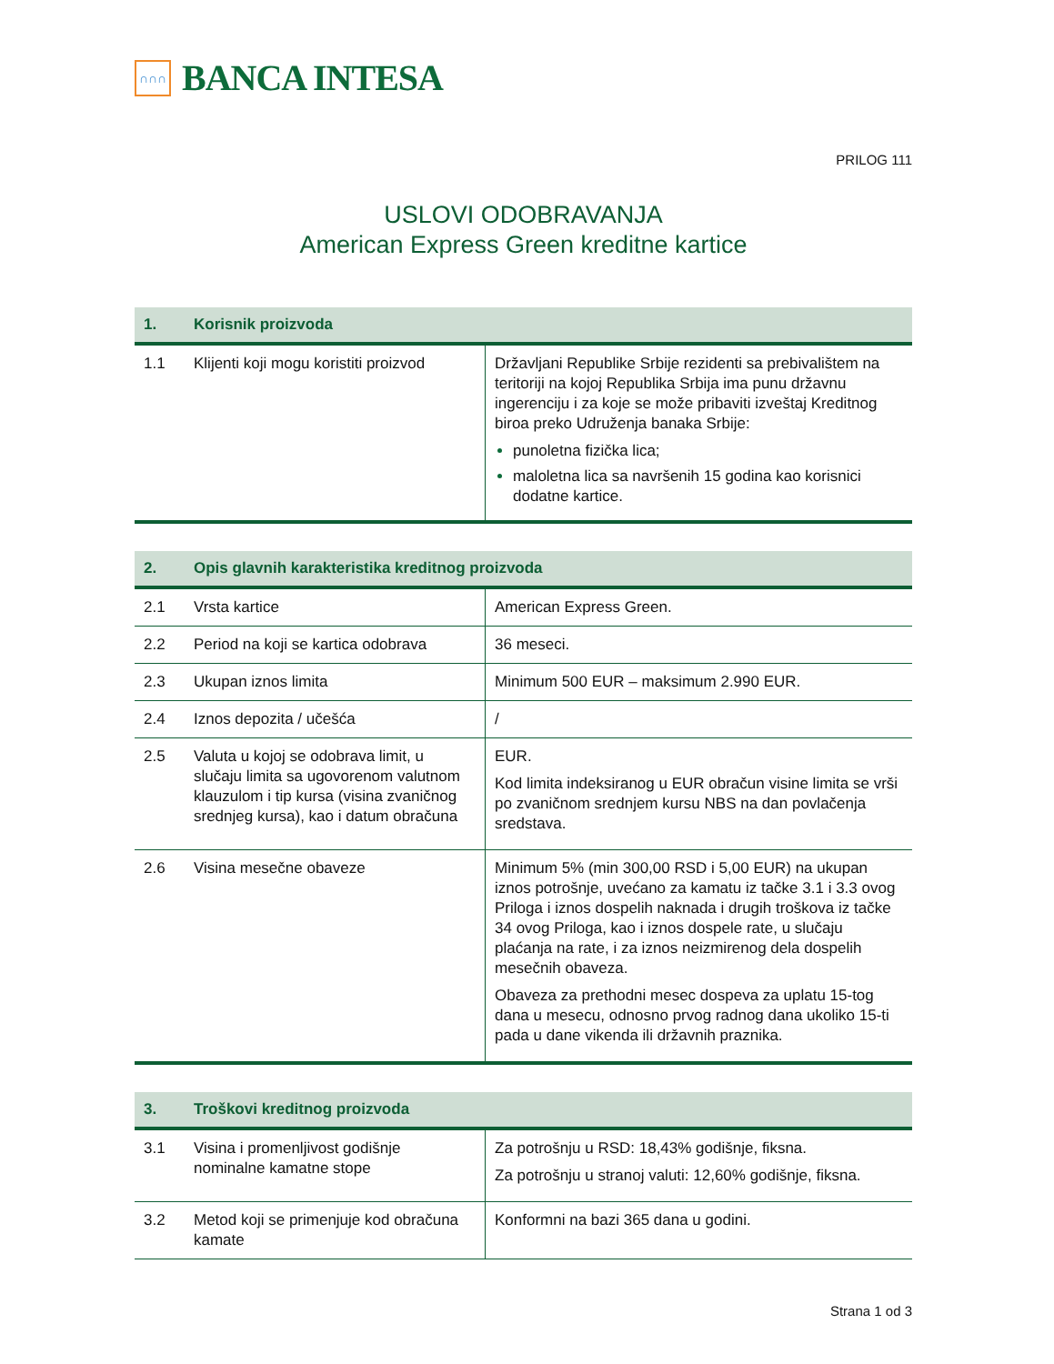∩∩∩
BANCA INTESA
PRILOG 111
USLOVI ODOBRAVANJA
American Express Green kreditne kartice
| 1. | Korisnik proizvoda | |
| --- | --- | --- |
| 1.1 | Klijenti koji mogu koristiti proizvod | Državljani Republike Srbije rezidenti sa prebivalištem na teritoriji na kojoj Republika Srbija ima punu državnu ingerenciju i za koje se može pribaviti izveštaj Kreditnog biroa preko Udruženja banaka Srbije: punoletna fizička lica; maloletna lica sa navršenih 15 godina kao korisnici dodatne kartice. |
| 2. | Opis glavnih karakteristika kreditnog proizvoda | |
| --- | --- | --- |
| 2.1 | Vrsta kartice | American Express Green. |
| 2.2 | Period na koji se kartica odobrava | 36 meseci. |
| 2.3 | Ukupan iznos limita | Minimum 500 EUR – maksimum 2.990 EUR. |
| 2.4 | Iznos depozita / učešća | / |
| 2.5 | Valuta u kojoj se odobrava limit, u slučaju limita sa ugovorenom valutnom klauzulom i tip kursa (visina zvaničnog srednjeg kursa), kao i datum obračuna | EUR. Kod limita indeksiranog u EUR obračun visine limita se vrši po zvaničnom srednjem kursu NBS na dan povlačenja sredstava. |
| 2.6 | Visina mesečne obaveze | Minimum 5% (min 300,00 RSD i 5,00 EUR) na ukupan iznos potrošnje, uvećano za kamatu iz tačke 3.1 i 3.3 ovog Priloga i iznos dospelih naknada i drugih troškova iz tačke 34 ovog Priloga, kao i iznos dospele rate, u slučaju plaćanja na rate, i za iznos neizmirenog dela dospelih mesečnih obaveza. Obaveza za prethodni mesec dospeva za uplatu 15-tog dana u mesecu, odnosno prvog radnog dana ukoliko 15-ti pada u dane vikenda ili državnih praznika. |
| 3. | Troškovi kreditnog proizvoda | |
| --- | --- | --- |
| 3.1 | Visina i promenljivost godišnje nominalne kamatne stope | Za potrošnju u RSD: 18,43% godišnje, fiksna. Za potrošnju u stranoj valuti: 12,60% godišnje, fiksna. |
| 3.2 | Metod koji se primenjuje kod obračuna kamate | Konformni na bazi 365 dana u godini. |
Strana 1 od 3